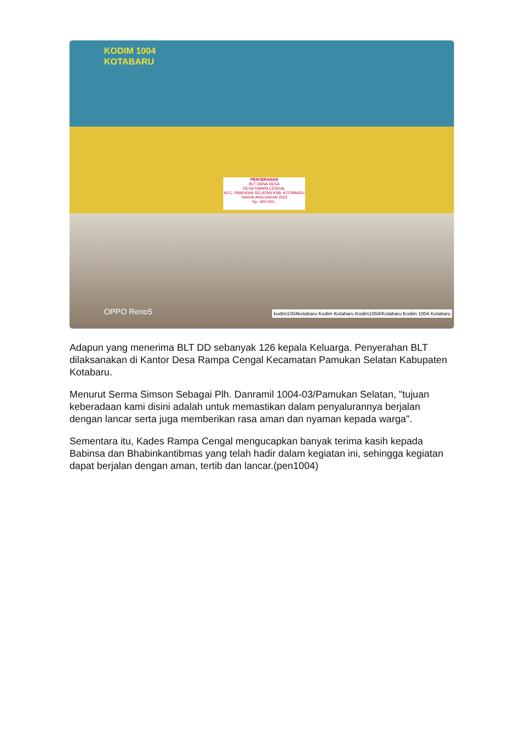KODIM 1004
KOTABARU
PENYERAHAN
BLT DANA DESA
DESA RAMPA CENGAL
KEC. PAMUKAN SELATAN KAB. KOTABARU
TAHUN ANGGARAN 2022
Rp. 300.000,-
OPPO Reno5
kodim1004kotabaru Kodim Kotabaru Kodim1004/Kotabaru Kodim 1004 Kotabaru
Adapun yang menerima BLT DD sebanyak 126 kepala Keluarga. Penyerahan BLT dilaksanakan di Kantor Desa Rampa Cengal Kecamatan Pamukan Selatan Kabupaten Kotabaru.
Menurut Serma Simson Sebagai Plh. Danramil 1004-03/Pamukan Selatan, "tujuan keberadaan kami disini adalah untuk memastikan dalam penyalurannya berjalan dengan lancar serta juga memberikan rasa aman dan nyaman kepada warga".
Sementara itu, Kades Rampa Cengal mengucapkan banyak terima kasih kepada Babinsa dan Bhabinkantibmas yang telah hadir dalam kegiatan ini, sehingga kegiatan dapat berjalan dengan aman, tertib dan lancar.(pen1004)